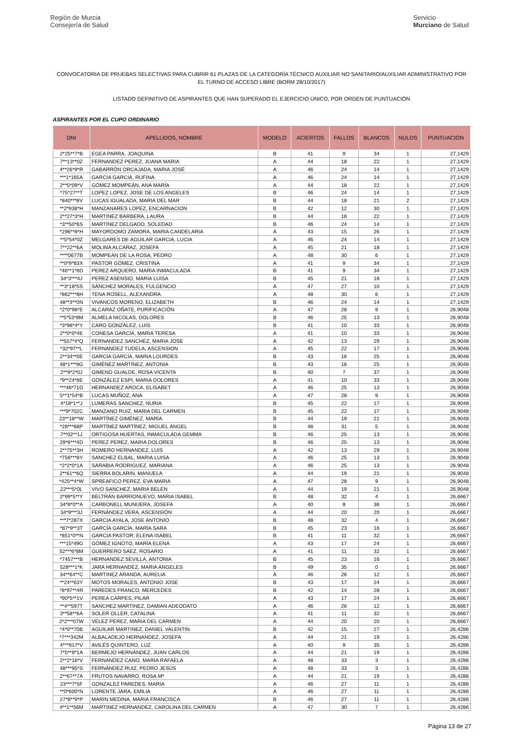Región de Murcia
Consejería de Salud
Servicio
Murciano de Salud
CONVOCATORIA DE PRUEBAS SELECTIVAS PARA CUBRIR 61 PLAZAS DE LA CATEGORÍA TÉCNICO AUXILIAR NO SANITARIO/AUXILIAR ADMINISTRATIVO POR EL TURNO DE ACCESO LIBRE (BORM 28/10/2017)
LISTADO DEFINITIVO DE ASPIRANTES QUE HAN SUPERADO EL EJERCICIO ÚNICO, POR ORDEN DE PUNTUACIÓN
ASPIRANTES POR EL CUPO ORDINARIO
| DNI | APELLIDOS, NOMBRE | MODELO | ACIERTOS | FALLOS | BLANCOS | NULOS | PUNTUACIÓN |
| --- | --- | --- | --- | --- | --- | --- | --- |
| 2*25**7*B | EGEA PARRA, JOAQUINA | B | 41 | 9 | 34 | 1 | 27,1429 |
| 7**13**0Z | FERNANDEZ PEREZ, JUANA MARIA | A | 44 | 18 | 22 | 1 | 27,1429 |
| 4**26*9*R | GABARRÓN ORCAJADA, MARIA JOSÉ | A | 46 | 24 | 14 | 1 | 27,1429 |
| ***1*165A | GARCIA GARCIA, RUFINA | A | 46 | 24 | 14 | 1 | 27,1429 |
| 2**5*09*V | GÓMEZ MOMPEÁN, ANA MARÍA | A | 44 | 18 | 22 | 1 | 27,1429 |
| *75*27**T | LOPEZ LOPEZ, JOSE DE LOS ANGELES | B | 46 | 24 | 14 | 1 | 27,1429 |
| *840***8V | LUCAS IGUALADA, MARIA DEL MAR | B | 44 | 18 | 21 | 2 | 27,1429 |
| **2*938*H | MANZANARES LOPEZ, ENCARNACION | B | 42 | 12 | 30 | 1 | 27,1429 |
| 2**27*3*H | MARTINEZ BARBERA, LAURA | B | 44 | 18 | 22 | 1 | 27,1429 |
| *3**50*6S | MARTÍNEZ DELGADO, SOLEDAD | B | 46 | 24 | 14 | 1 | 27,1429 |
| *296**8*H | MAYORDOMO ZAMORA, MARIA CANDELARIA | A | 43 | 15 | 26 | 1 | 27,1429 |
| **5*54*0Z | MELGARES DE AGUILAR GARCIA, LUCIA | A | 46 | 24 | 14 | 1 | 27,1429 |
| 7**22**6A | MOLINA ALCARAZ, JOSEFA | A | 45 | 21 | 18 | 1 | 27,1429 |
| ****0677B | MOMPEAN DE LA ROSA, PEDRO | A | 48 | 30 | 6 | 1 | 27,1429 |
| **0*9*83X | PASTOR GÓMEZ, CRISTINA | A | 41 | 9 | 34 | 1 | 27,1429 |
| *46**1*8D | PEREZ ARQUERO, MARIA INMACULADA | B | 41 | 9 | 34 | 1 | 27,1429 |
| 34*3***4J | PEREZ ASENSIO, MARIA LUISA | B | 45 | 21 | 18 | 1 | 27,1429 |
| **3*18*5S | SÁNCHEZ MORALES, FULGENCIO | A | 47 | 27 | 10 | 1 | 27,1429 |
| *862***8H | TENA ROSELL, ALEXANDRA | A | 48 | 30 | 6 | 1 | 27,1429 |
| 48**3**0N | VIVANCOS MORENO, ELIZABETH | B | 46 | 24 | 14 | 1 | 27,1429 |
| *2*0*98*E | ALCARAZ OÑATE, PURIFICACIÓN | A | 47 | 28 | 9 | 1 | 26,9048 |
| **5*53*8M | ALMELA NICOLAS, DOLORES | B | 46 | 25 | 13 | 1 | 26,9048 |
| *3*98*4*Y | CARO GONZÁLEZ, LUIS | B | 41 | 10 | 33 | 1 | 26,9048 |
| 2**0*0*4E | CONESA GARCÍA, MARIA TERESA | A | 41 | 10 | 33 | 1 | 26,9048 |
| **557*4*Q | FERNANDEZ SANCHEZ, MARIA JOSE | A | 42 | 13 | 29 | 1 | 26,9048 |
| *32*97**L | FERNANDEZ TUDELA, ASCENSION | A | 45 | 22 | 17 | 1 | 26,9048 |
| 2**34**0E | GARCÍA GARCÍA, MARIA LOURDES | B | 43 | 16 | 25 | 1 | 26,9048 |
| 48*1***9G | GIMÉNEZ MARTÍNEZ, ANTONIA | B | 43 | 16 | 25 | 1 | 26,9048 |
| 2**9*2*0J | GIMENO GUALDE, ROSA VICENTA | B | 40 | 7 | 37 | 1 | 26,9048 |
| *9**24*8E | GONZÁLEZ ESPÍ, MARIA DOLORES | A | 41 | 10 | 33 | 1 | 26,9048 |
| ***48*71D | HERNANDEZ AROCA, ELISABET | A | 46 | 25 | 13 | 1 | 26,9048 |
| 5**1*54*B | LUCAS MUÑOZ, ANA | A | 47 | 28 | 9 | 1 | 26,9048 |
| 4*18*1**J | LUMERAS SANCHEZ, NURIA | B | 45 | 22 | 17 | 1 | 26,9048 |
| ***9*702C | MANZANO RUIZ, MARIA DEL CARMEN | B | 45 | 22 | 17 | 1 | 26,9048 |
| 23**18**W | MARTÍNEZ GIMÉNEZ, MARÍA | B | 44 | 19 | 21 | 1 | 26,9048 |
| *28***68P | MARTÍNEZ MARTÍNEZ, MIGUEL ÁNGEL | B | 48 | 31 | 5 | 1 | 26,9048 |
| 7**02**1J | ORTIGOSA HUERTAS, INMACULADA GEMMA | B | 46 | 25 | 13 | 1 | 26,9048 |
| 29*6***4D | PEREZ PEREZ, MARIA DOLORES | B | 46 | 25 | 13 | 1 | 26,9048 |
| 2**75**3H | ROMERO HERNANDEZ, LUIS | A | 42 | 13 | 29 | 1 | 26,9048 |
| *756***8Y | SANCHEZ ELBAL, MARIA LUISA | A | 46 | 25 | 13 | 1 | 26,9048 |
| *2*2*0*1A | SARABIA RODRIGUEZ, MARIANA | A | 46 | 25 | 13 | 1 | 26,9048 |
| 2**61**6Q | SIERRA BOLARIN, MANUELA | A | 44 | 19 | 21 | 1 | 26,9048 |
| *425**4*W | SPREAFICO PEREZ, EVA MARIA | A | 47 | 28 | 9 | 1 | 26,9048 |
| 22***5*0L | VIVO SANCHEZ, MARIA BELEN | A | 44 | 19 | 21 | 1 | 26,9048 |
| 2*99*5**Y | BELTRÁN BARRIONUEVO, MARIA ISABEL | B | 48 | 32 | 4 | 1 | 26,6667 |
| 34*8*0**A | CARBONELL MUNUERA, JOSEFA | A | 40 | 8 | 36 | 1 | 26,6667 |
| 34*9***3J | FERNÁNDEZ VERA, ASCENSIÓN | A | 44 | 20 | 20 | 1 | 26,6667 |
| ***7*287X | GARCIA AYALA, JOSE ANTONIO | B | 48 | 32 | 4 | 1 | 26,6667 |
| *87*9**3T | GARCÍA GARCÍA, MARÍA SARA | B | 45 | 23 | 16 | 1 | 26,6667 |
| *851*0**N | GARCIA PASTOR, ELENA ISABEL | B | 41 | 11 | 32 | 1 | 26,6667 |
| ***15*49G | GÓMEZ IGNOTO, MARÍA ELENA | A | 43 | 17 | 24 | 1 | 26,6667 |
| 52***6*8M | GUERRERO SAEZ, ROSARIO | A | 41 | 11 | 32 | 1 | 26,6667 |
| *7457***B | HERNANDEZ SEVILLA, ANTONIA | B | 45 | 23 | 16 | 1 | 26,6667 |
| 528***1*K | JARA HERNANDEZ, MARIA ANGELES | B | 49 | 35 | 0 | 1 | 26,6667 |
| 34**64**C | MARTINEZ ARANDA, AURELIA | A | 46 | 26 | 12 | 1 | 26,6667 |
| **24**63Y | MOTOS MORALES, ANTONIO JOSE | B | 43 | 17 | 24 | 1 | 26,6667 |
| *8*97**4R | PAREDES FRANCO, MERCEDES | B | 42 | 14 | 28 | 1 | 26,6667 |
| *90*5**1V | PEREA CARPES, PILAR | A | 43 | 17 | 24 | 1 | 26,6667 |
| **4**597T | SANCHEZ MARTINEZ, DAMIAN ADEODATO | A | 46 | 26 | 12 | 1 | 26,6667 |
| 3**58**6A | SOLER OLLER, CATALINA | A | 41 | 11 | 32 | 1 | 26,6667 |
| 2*2***07W | VELEZ PEREZ, MARIA DEL CARMEN | A | 44 | 20 | 20 | 1 | 26,6667 |
| *4*0**70B | AGUILAR MARTINEZ, DANIEL VALENTIN | B | 42 | 15 | 27 | 1 | 26,4286 |
| *7***342M | ALBALADEJO HERNANDEZ, JOSEFA | A | 44 | 21 | 19 | 1 | 26,4286 |
| 4***917*V | AVILÉS QUINTERO, LUZ | A | 40 | 9 | 35 | 1 | 26,4286 |
| 7*5**9*1A | BERMEJO HERNÁNDEZ, JUAN CARLOS | A | 44 | 21 | 19 | 1 | 26,4286 |
| 2**2*16*V | FERNANDEZ CANO, MARIA RAFAELA | A | 48 | 33 | 3 | 1 | 26,4286 |
| 48***95*S | FERNÁNDEZ RUIZ, PEDRO JESÚS | A | 48 | 33 | 3 | 1 | 26,4286 |
| 2**67**7A | FRUTOS NAVARRO, ROSA Mª | A | 44 | 21 | 19 | 1 | 26,4286 |
| 23***7*5F | GONZALEZ PAREDES, MARIA | A | 46 | 27 | 11 | 1 | 26,4286 |
| **0*600*N | LORENTE JARA, EMILIA | A | 46 | 27 | 11 | 1 | 26,4286 |
| 27*8**9*P | MARIN MEDINA, MARIA FRANCISCA | B | 46 | 27 | 11 | 1 | 26,4286 |
| 4**1**56M | MARTINEZ HERNANDEZ, CAROLINA DEL CARMEN | A | 47 | 30 | 7 | 1 | 26,4286 |
Página 13 de 27